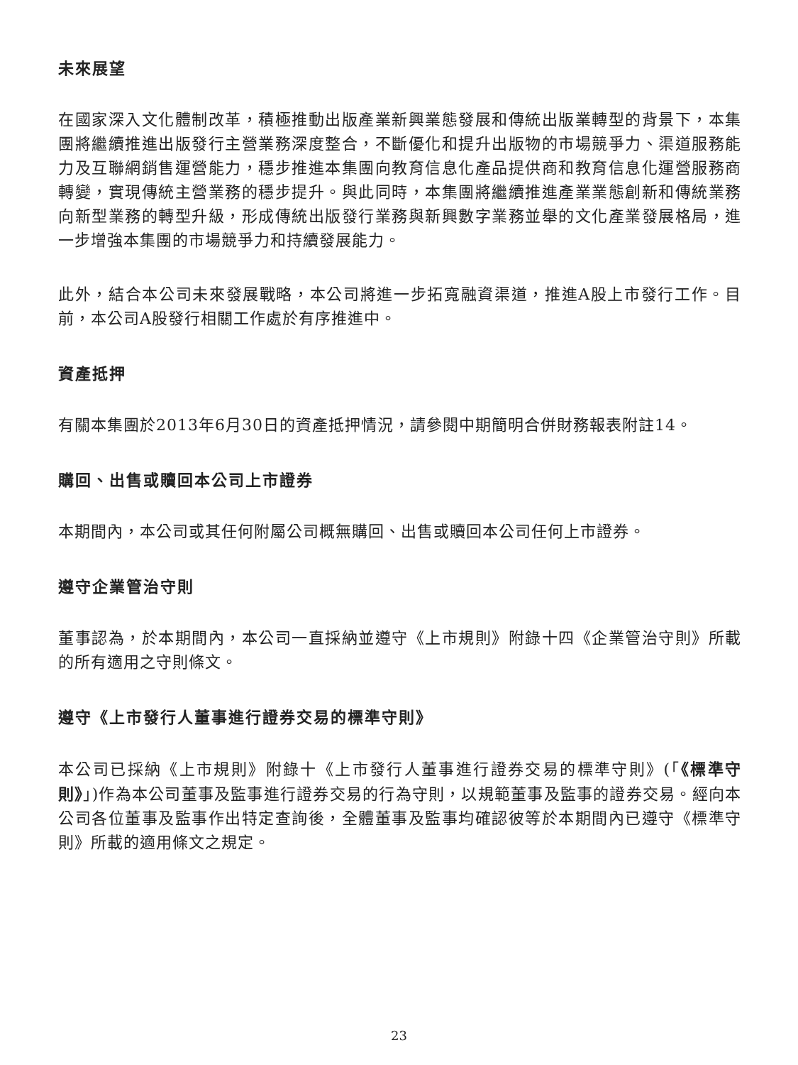未來展望
在國家深入文化體制改革，積極推動出版產業新興業態發展和傳統出版業轉型的背景下，本集團將繼續推進出版發行主營業務深度整合，不斷優化和提升出版物的市場競爭力、渠道服務能力及互聯網銷售運營能力，穩步推進本集團向教育信息化產品提供商和教育信息化運營服務商轉變，實現傳統主營業務的穩步提升。與此同時，本集團將繼續推進產業業態創新和傳統業務向新型業務的轉型升級，形成傳統出版發行業務與新興數字業務並舉的文化產業發展格局，進一步增強本集團的市場競爭力和持續發展能力。
此外，結合本公司未來發展戰略，本公司將進一步拓寬融資渠道，推進A股上市發行工作。目前，本公司A股發行相關工作處於有序推進中。
資產抵押
有關本集團於2013年6月30日的資產抵押情況，請參閱中期簡明合併財務報表附註14。
購回、出售或贖回本公司上市證券
本期間內，本公司或其任何附屬公司概無購回、出售或贖回本公司任何上市證券。
遵守企業管治守則
董事認為，於本期間內，本公司一直採納並遵守《上市規則》附錄十四《企業管治守則》所載的所有適用之守則條文。
遵守《上市發行人董事進行證券交易的標準守則》
本公司已採納《上市規則》附錄十《上市發行人董事進行證券交易的標準守則》(「《標準守則》」)作為本公司董事及監事進行證券交易的行為守則，以規範董事及監事的證券交易。經向本公司各位董事及監事作出特定查詢後，全體董事及監事均確認彼等於本期間內已遵守《標準守則》所載的適用條文之規定。
23